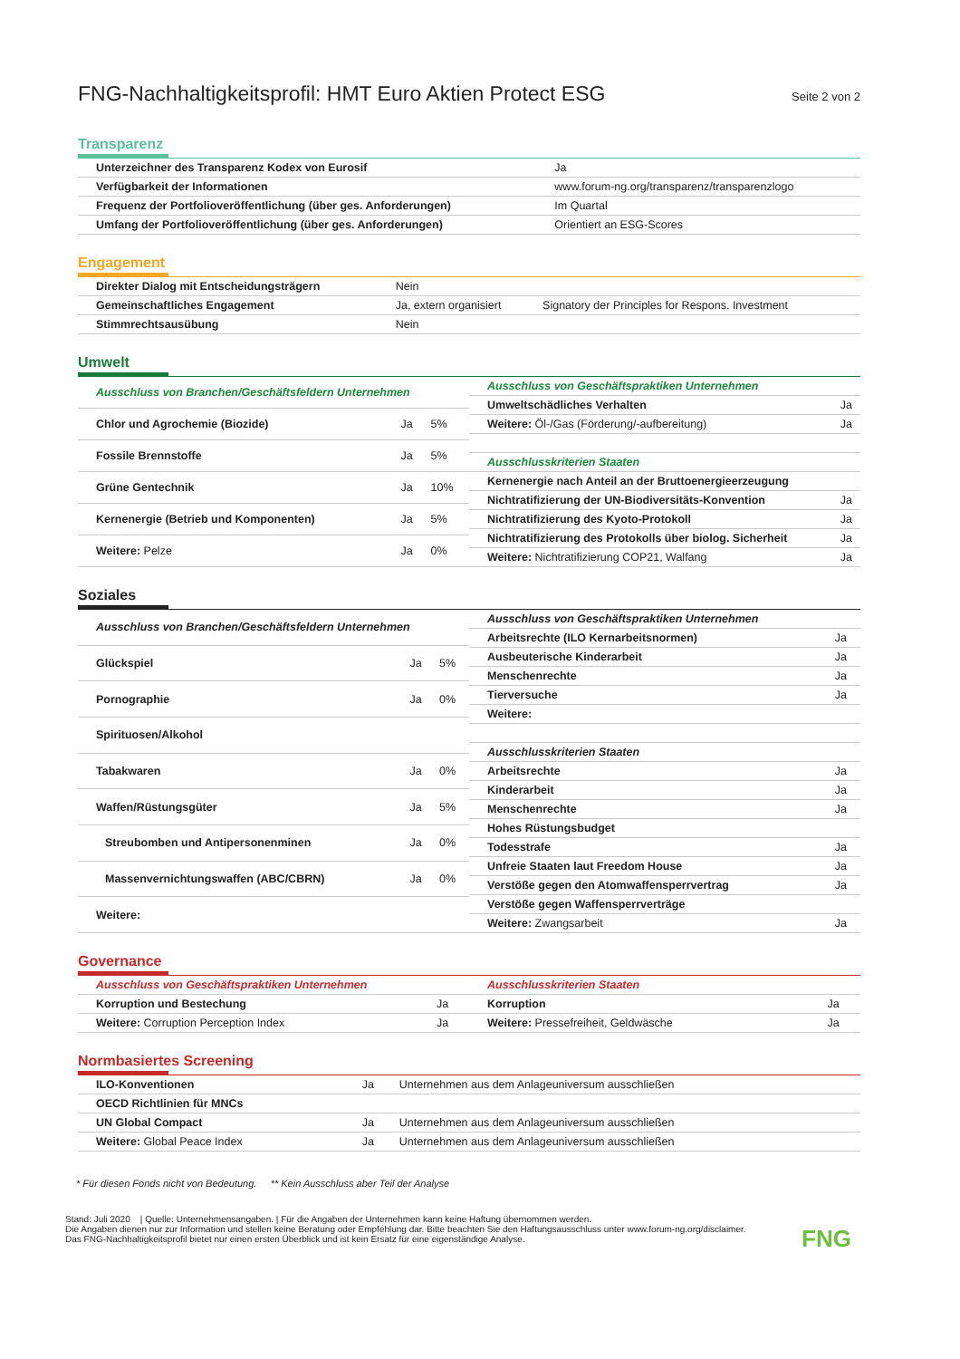FNG-Nachhaltigkeitsprofil: HMT Euro Aktien Protect ESG
Seite 2 von 2
Transparenz
| Unterzeichner des Transparenz Kodex von Eurosif | Ja |
| Verfügbarkeit der Informationen | www.forum-ng.org/transparenz/transparenzlogo |
| Frequenz der Portfolioveröffentlichung (über ges. Anforderungen) | Im Quartal |
| Umfang der Portfolioveröffentlichung (über ges. Anforderungen) | Orientiert an ESG-Scores |
Engagement
| Direkter Dialog mit Entscheidungsträgern | Nein | |
| Gemeinschaftliches Engagement | Ja, extern organisiert | Signatory der Principles for Respons. Investment |
| Stimmrechtsausübung | Nein | |
Umwelt
| Ausschluss von Branchen/Geschäftsfeldern Unternehmen | | |
| Chlor und Agrochemie (Biozide) | Ja | 5% |
| Fossile Brennstoffe | Ja | 5% |
| Grüne Gentechnik | Ja | 10% |
| Kernenergie (Betrieb und Komponenten) | Ja | 5% |
| Weitere: Pelze | Ja | 0% |
| Ausschluss von Geschäftspraktiken Unternehmen | |
| Umweltschädliches Verhalten | Ja |
| Weitere: Öl-/Gas (Förderung/-aufbereitung) | Ja |
| Ausschlusskriterien Staaten | |
| Kernenergie nach Anteil an der Bruttoenergieerzeugung | |
| Nichtratifizierung der UN-Biodiversitäts-Konvention | Ja |
| Nichtratifizierung des Kyoto-Protokoll | Ja |
| Nichtratifizierung des Protokolls über biolog. Sicherheit | Ja |
| Weitere: Nichtratifizierung COP21, Walfang | Ja |
Soziales
| Ausschluss von Branchen/Geschäftsfeldern Unternehmen | | |
| Glückspiel | Ja | 5% |
| Pornographie | Ja | 0% |
| Spirituosen/Alkohol | | |
| Tabakwaren | Ja | 0% |
| Waffen/Rüstungsgüter | Ja | 5% |
| Streubomben und Antipersonenminen | Ja | 0% |
| Massenvernichtungswaffen (ABC/CBRN) | Ja | 0% |
| Weitere: | | |
| Ausschluss von Geschäftspraktiken Unternehmen | |
| Arbeitsrechte (ILO Kernarbeitsnormen) | Ja |
| Ausbeuterische Kinderarbeit | Ja |
| Menschenrechte | Ja |
| Tierversuche | Ja |
| Weitere: | |
| Ausschlusskriterien Staaten | |
| Arbeitsrechte | Ja |
| Kinderarbeit | Ja |
| Menschenrechte | Ja |
| Hohes Rüstungsbudget | |
| Todesstrafe | Ja |
| Unfreie Staaten laut Freedom House | Ja |
| Verstöße gegen den Atomwaffensperrvertrag | Ja |
| Verstöße gegen Waffensperrverträge | |
| Weitere: Zwangsarbeit | Ja |
Governance
| Ausschluss von Geschäftspraktiken Unternehmen | |
| Korruption und Bestechung | Ja |
| Weitere: Corruption Perception Index | Ja |
| Ausschlusskriterien Staaten | |
| Korruption | Ja |
| Weitere: Pressefreiheit, Geldwäsche | Ja |
Normbasiertes Screening
| ILO-Konventionen | Ja | Unternehmen aus dem Anlageuniversum ausschließen |
| OECD Richtlinien für MNCs | | |
| UN Global Compact | Ja | Unternehmen aus dem Anlageuniversum ausschließen |
| Weitere: Global Peace Index | Ja | Unternehmen aus dem Anlageuniversum ausschließen |
* Für diesen Fonds nicht von Bedeutung. ** Kein Ausschluss aber Teil der Analyse
Stand: Juli 2020 | Quelle: Unternehmensangaben. | Für die Angaben der Unternehmen kann keine Haftung übernommen werden.
Die Angaben dienen nur zur Information und stellen keine Beratung oder Empfehlung dar. Bitte beachten Sie den Haftungsausschluss unter www.forum-ng.org/disclaimer.
Das FNG-Nachhaltigkeitsprofil bietet nur einen ersten Überblick und ist kein Ersatz für eine eigenständige Analyse.
FNG